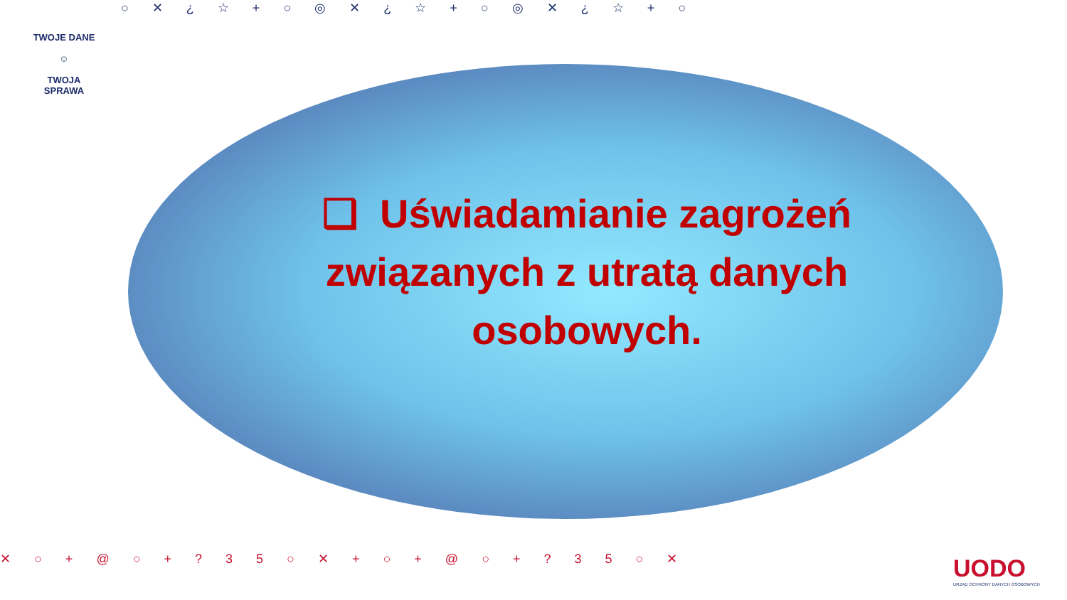○ ✕ ¿ ☆ + ○ ◎ ✕ ¿ ☆ + ○ ◎ ✕ ¿ ☆ + ○
TWOJE DANE
☺
TWOJA SPRAWA
❑ Uświadamianie zagrożeń związanych z utratą danych osobowych.
✕ ○ + @ ○ + ? 3 5 ○ ✕ + ○ + @ ○ + ? 3 5 ○ ✕
UODO
URZĄD OCHRONY DANYCH OSOBOWYCH